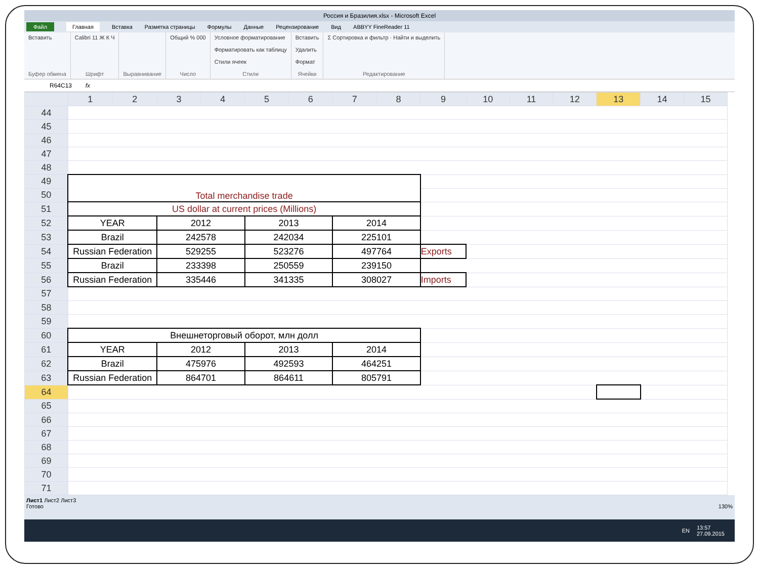Россия и Бразилия.xlsx - Microsoft Excel
Файл Главная Вставка Разметка страницы Формулы Данные Рецензирование Вид ABBYY FineReader 11
Вставить
Буфер обмена
Calibri 11 Ж К Ч
Шрифт
Выравнивание Общий % 000
Число
Условное форматирование
Форматировать как таблицу
Стили ячеек
Стили
Вставить
Удалить
Формат
Ячейки
Σ Сортировка и фильтр · Найти и выделить
Редактирование
R64C13 fx
| | 1 | 2 | 3 | 4 | 5 | 6 | 7 | 8 | 9 | 10 | 11 | 12 | 13 | 14 | 15 |
| --- | --- | --- | --- | --- | --- | --- | --- | --- | --- | --- | --- | --- | --- | --- | --- |
| 44 | | | | | | | | | | | | | | | |
| 45 | | | | | | | | | | | | | | | |
| 46 | | | | | | | | | | | | | | | |
| 47 | | | | | | | | | | | | | | | |
| 48 | | | | | | | | | | | | | | | |
| 49 | Total merchandise trade | | | | | | | | | | | | | | |
| 50 | | | | | | | | | | | | | | | |
| 51 | US dollar at current prices (Millions) | | | | | | | | | | | | | | |
| 52 | YEAR | | 2012 | | 2013 | | 2014 | | | | | | | | |
| 53 | Brazil | | 242578 | | 242034 | | 225101 | | | | | | | | |
| 54 | Russian Federation | | 529255 | | 523276 | | 497764 | | Exports | | | | | | |
| 55 | Brazil | | 233398 | | 250559 | | 239150 | | | | | | | | |
| 56 | Russian Federation | | 335446 | | 341335 | | 308027 | | Imports | | | | | | |
| 57 | | | | | | | | | | | | | | | |
| 58 | | | | | | | | | | | | | | | |
| 59 | | | | | | | | | | | | | | | |
| 60 | Внешнеторговый оборот, млн долл | | | | | | | | | | | | | | |
| 61 | YEAR | | 2012 | | 2013 | | 2014 | | | | | | | | |
| 62 | Brazil | | 475976 | | 492593 | | 464251 | | | | | | | | |
| 63 | Russian Federation | | 864701 | | 864611 | | 805791 | | | | | | | | |
| 64 | | | | | | | | | | | | | | | |
| 65 | | | | | | | | | | | | | | | |
| 66 | | | | | | | | | | | | | | | |
| 67 | | | | | | | | | | | | | | | |
| 68 | | | | | | | | | | | | | | | |
| 69 | | | | | | | | | | | | | | | |
| 70 | | | | | | | | | | | | | | | |
| 71 | | | | | | | | | | | | | | | |
Лист1 Лист2 Лист3
Готово 130%
EN 13:57
27.09.2015